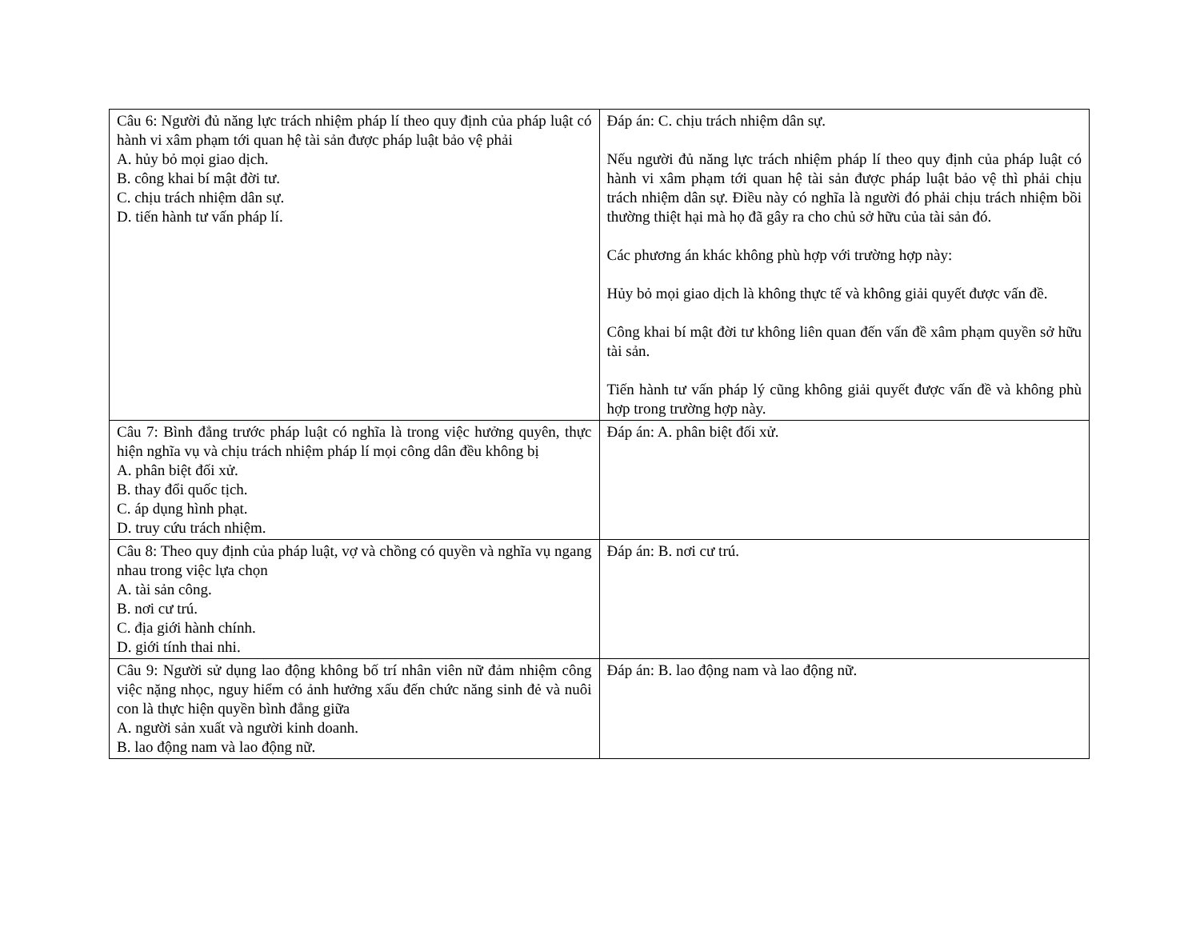| Câu 6: Người đủ năng lực trách nhiệm pháp lí theo quy định của pháp luật có hành vi xâm phạm tới quan hệ tài sản được pháp luật bảo vệ phải A. hủy bỏ mọi giao dịch. B. công khai bí mật đời tư. C. chịu trách nhiệm dân sự. D. tiến hành tư vấn pháp lí. | Đáp án: C. chịu trách nhiệm dân sự. Nếu người đủ năng lực trách nhiệm pháp lí theo quy định của pháp luật có hành vi xâm phạm tới quan hệ tài sản được pháp luật bảo vệ thì phải chịu trách nhiệm dân sự. Điều này có nghĩa là người đó phải chịu trách nhiệm bồi thường thiệt hại mà họ đã gây ra cho chủ sở hữu của tài sản đó. Các phương án khác không phù hợp với trường hợp này: Hủy bỏ mọi giao dịch là không thực tế và không giải quyết được vấn đề. Công khai bí mật đời tư không liên quan đến vấn đề xâm phạm quyền sở hữu tài sản. Tiến hành tư vấn pháp lý cũng không giải quyết được vấn đề và không phù hợp trong trường hợp này. |
| Câu 7: Bình đẳng trước pháp luật có nghĩa là trong việc hưởng quyên, thực hiện nghĩa vụ và chịu trách nhiệm pháp lí mọi công dân đều không bị A. phân biệt đối xử. B. thay đổi quốc tịch. C. áp dụng hình phạt. D. truy cứu trách nhiệm. | Đáp án: A. phân biệt đối xử. |
| Câu 8: Theo quy định của pháp luật, vợ và chồng có quyền và nghĩa vụ ngang nhau trong việc lựa chọn A. tài sản công. B. nơi cư trú. C. địa giới hành chính. D. giới tính thai nhi. | Đáp án: B. nơi cư trú. |
| Câu 9: Người sử dụng lao động không bố trí nhân viên nữ đảm nhiệm công việc nặng nhọc, nguy hiểm có ảnh hưởng xấu đến chức năng sinh đẻ và nuôi con là thực hiện quyền bình đẳng giữa A. người sản xuất và người kinh doanh. B. lao động nam và lao động nữ. | Đáp án: B. lao động nam và lao động nữ. |